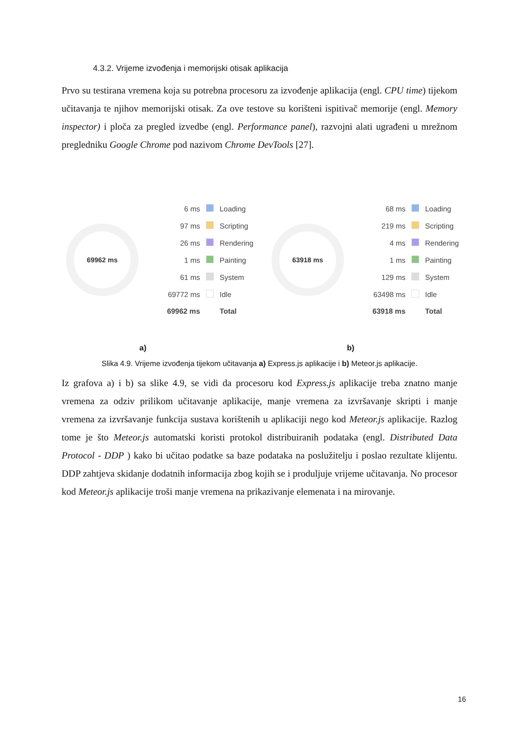4.3.2. Vrijeme izvođenja i memorijski otisak aplikacija
Prvo su testirana vremena koja su potrebna procesoru za izvođenje aplikacija (engl. CPU time) tijekom učitavanja te njihov memorijski otisak. Za ove testove su korišteni ispitivač memorije (engl. Memory inspector) i ploča za pregled izvedbe (engl. Performance panel), razvojni alati ugrađeni u mrežnom pregledniku Google Chrome pod nazivom Chrome DevTools [27].
69962 ms
| 6 ms | | Loading |
| 97 ms | | Scripting |
| 26 ms | | Rendering |
| 1 ms | | Painting |
| 61 ms | | System |
| 69772 ms | | Idle |
| 69962 ms | | Total |
63918 ms
| 68 ms | | Loading |
| 219 ms | | Scripting |
| 4 ms | | Rendering |
| 1 ms | | Painting |
| 129 ms | | System |
| 63498 ms | | Idle |
| 63918 ms | | Total |
a) b)
Slika 4.9. Vrijeme izvođenja tijekom učitavanja a) Express.js aplikacije i b) Meteor.js aplikacije.
Iz grafova a) i b) sa slike 4.9, se vidi da procesoru kod Express.js aplikacije treba znatno manje vremena za odziv prilikom učitavanje aplikacije, manje vremena za izvršavanje skripti i manje vremena za izvršavanje funkcija sustava korištenih u aplikaciji nego kod Meteor.js aplikacije. Razlog tome je što Meteor.js automatski koristi protokol distribuiranih podataka (engl. Distributed Data Protocol - DDP ) kako bi učitao podatke sa baze podataka na poslužitelju i poslao rezultate klijentu. DDP zahtjeva skidanje dodatnih informacija zbog kojih se i produljuje vrijeme učitavanja. No procesor kod Meteor.js aplikacije troši manje vremena na prikazivanje elemenata i na mirovanje.
16